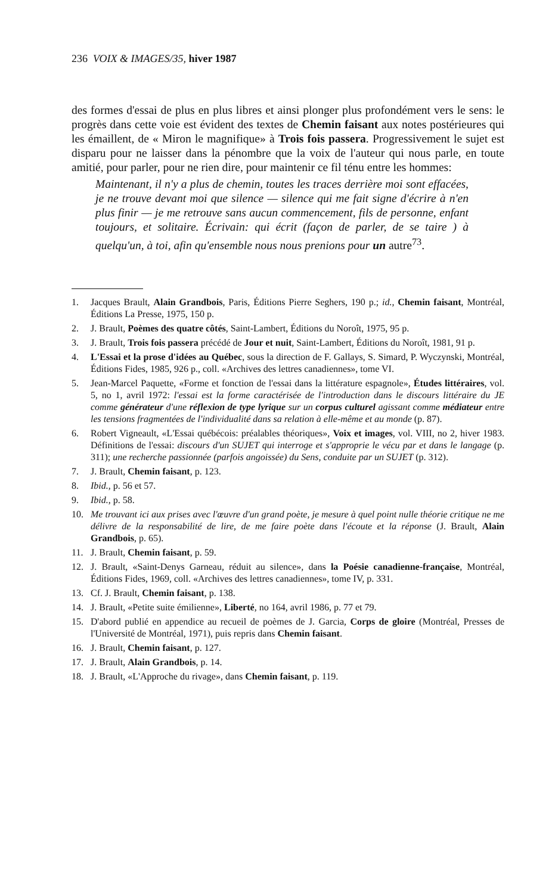236 VOIX & IMAGES/35, hiver 1987
des formes d'essai de plus en plus libres et ainsi plonger plus profondément vers le sens: le progrès dans cette voie est évident des textes de Chemin faisant aux notes postérieures qui les émaillent, de « Miron le magnifique» à Trois fois passera. Progressivement le sujet est disparu pour ne laisser dans la pénombre que la voix de l'auteur qui nous parle, en toute amitié, pour parler, pour ne rien dire, pour maintenir ce fil ténu entre les hommes:
Maintenant, il n'y a plus de chemin, toutes les traces derrière moi sont effacées, je ne trouve devant moi que silence — silence qui me fait signe d'écrire à n'en plus finir — je me retrouve sans aucun commencement, fils de personne, enfant toujours, et solitaire. Écrivain: qui écrit (façon de parler, de se taire ) à quelqu'un, à toi, afin qu'ensemble nous nous prenions pour un autre<sup>73</sup>.
1. Jacques Brault, Alain Grandbois, Paris, Éditions Pierre Seghers, 190 p.; id., Chemin faisant, Montréal, Éditions La Presse, 1975, 150 p.
2. J. Brault, Poèmes des quatre côtés, Saint-Lambert, Éditions du Noroît, 1975, 95 p.
3. J. Brault, Trois fois passera précédé de Jour et nuit, Saint-Lambert, Éditions du Noroît, 1981, 91 p.
4. L'Essai et la prose d'idées au Québec, sous la direction de F. Gallays, S. Simard, P. Wyczynski, Montréal, Éditions Fides, 1985, 926 p., coll. «Archives des lettres canadiennes», tome VI.
5. Jean-Marcel Paquette, «Forme et fonction de l'essai dans la littérature espagnole», Études littéraires, vol. 5, no 1, avril 1972: l'essai est la forme caractérisée de l'introduction dans le discours littéraire du JE comme générateur d'une réflexion de type lyrique sur un corpus culturel agissant comme médiateur entre les tensions fragmentées de l'individualité dans sa relation à elle-même et au monde (p. 87).
6. Robert Vigneault, «L'Essai québécois: préalables théoriques», Voix et images, vol. VIII, no 2, hiver 1983. Définitions de l'essai: discours d'un SUJET qui interroge et s'approprie le vécu par et dans le langage (p. 311); une recherche passionnée (parfois angoissée) du Sens, conduite par un SUJET (p. 312).
7. J. Brault, Chemin faisant, p. 123.
8. Ibid., p. 56 et 57.
9. Ibid., p. 58.
10. Me trouvant ici aux prises avec l'œuvre d'un grand poète, je mesure à quel point nulle théorie critique ne me délivre de la responsabilité de lire, de me faire poète dans l'écoute et la réponse (J. Brault, Alain Grandbois, p. 65).
11. J. Brault, Chemin faisant, p. 59.
12. J. Brault, «Saint-Denys Garneau, réduit au silence», dans la Poésie canadienne-française, Montréal, Éditions Fides, 1969, coll. «Archives des lettres canadiennes», tome IV, p. 331.
13. Cf. J. Brault, Chemin faisant, p. 138.
14. J. Brault, «Petite suite émilienne», Liberté, no 164, avril 1986, p. 77 et 79.
15. D'abord publié en appendice au recueil de poèmes de J. Garcia, Corps de gloire (Montréal, Presses de l'Université de Montréal, 1971), puis repris dans Chemin faisant.
16. J. Brault, Chemin faisant, p. 127.
17. J. Brault, Alain Grandbois, p. 14.
18. J. Brault, «L'Approche du rivage», dans Chemin faisant, p. 119.